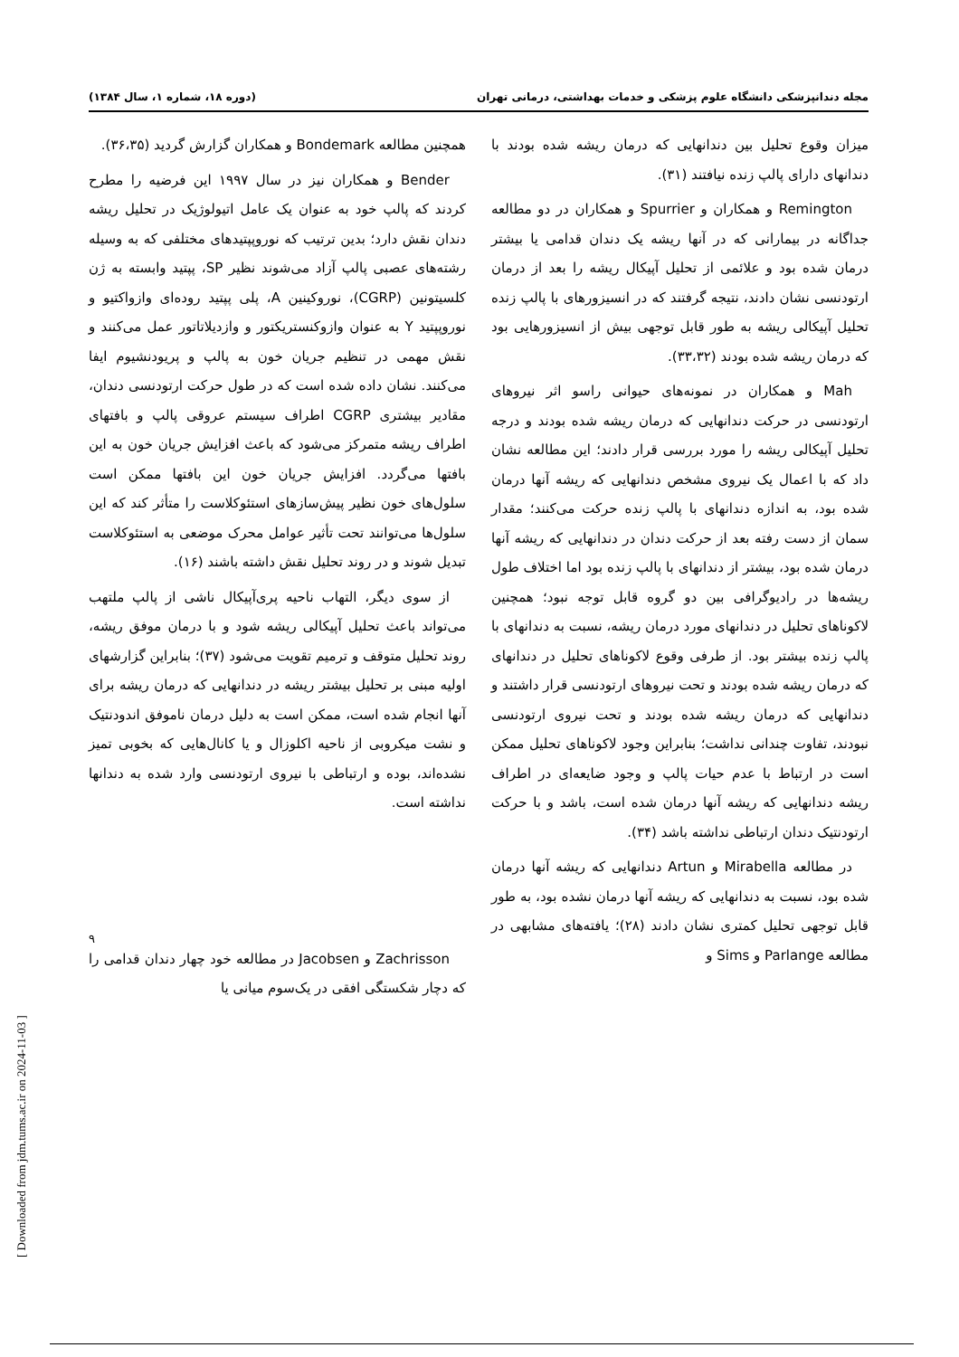مجله دندانپزشکی دانشگاه علوم پزشکی و خدمات بهداشتی، درمانی تهران (دوره ۱۸، شماره ۱، سال ۱۳۸۴)
میزان وقوع تحلیل بین دندانهایی که درمان ریشه شده بودند با دندانهای دارای پالپ زنده نیافتند (۳۱).
Remington و همکاران و Spurrier و همکاران در دو مطالعه جداگانه در بیمارانی که در آنها ریشه یک دندان قدامی یا بیشتر درمان شده بود و علائمی از تحلیل آپیکال ریشه را بعد از درمان ارتودنسی نشان دادند، نتیجه گرفتند که در انسیزورهای با پالپ زنده تحلیل آپیکالی ریشه به طور قابل توجهی بیش از انسیزورهایی بود که درمان ریشه شده بودند (۳۳،۳۲).
Mah و همکاران در نمونه‌های حیوانی راسو اثر نیروهای ارتودنسی در حرکت دندانهایی که درمان ریشه شده بودند و درجه تحلیل آپیکالی ریشه را مورد بررسی قرار دادند؛ این مطالعه نشان داد که با اعمال یک نیروی مشخص دندانهایی که ریشه آنها درمان شده بود، به اندازه دندانهای با پالپ زنده حرکت می‌کنند؛ مقدار سمان از دست رفته بعد از حرکت دندان در دندانهایی که ریشه آنها درمان شده بود، بیشتر از دندانهای با پالپ زنده بود اما اختلاف طول ریشه‌ها در رادیوگرافی بین دو گروه قابل توجه نبود؛ همچنین لاکوناهای تحلیل در دندانهای مورد درمان ریشه، نسبت به دندانهای با پالپ زنده بیشتر بود. از طرفی وقوع لاکوناهای تحلیل در دندانهای که درمان ریشه شده بودند و تحت نیروهای ارتودنسی قرار داشتند و دندانهایی که درمان ریشه شده بودند و تحت نیروی ارتودنسی نبودند، تفاوت چندانی نداشت؛ بنابراین وجود لاکوناهای تحلیل ممکن است در ارتباط با عدم حیات پالپ و وجود ضایعه‌ای در اطراف ریشه دندانهایی که ریشه آنها درمان شده است، باشد و با حرکت ارتودنتیک دندان ارتباطی نداشته باشد (۳۴).
در مطالعه Mirabella و Artun دندانهایی که ریشه آنها درمان شده بود، نسبت به دندانهایی که ریشه آنها درمان نشده بود، به طور قابل توجهی تحلیل کمتری نشان دادند (۲۸)؛ یافته‌های مشابهی در مطالعه Parlange و Sims و
همچنین مطالعه Bondemark و همکاران گزارش گردید (۳۶،۳۵).
Bender و همکاران نیز در سال ۱۹۹۷ این فرضیه را مطرح کردند که پالپ خود به عنوان یک عامل اتیولوژیک در تحلیل ریشه دندان نقش دارد؛ بدین ترتیب که نوروپپتیدهای مختلفی که به وسیله رشته‌های عصبی پالپ آزاد می‌شوند نظیر SP، پپتید وابسته به ژن کلسیتونین (CGRP)، نوروکینین A، پلی پپتید روده‌ای وازواکتیو و نوروپپتید Y به عنوان وازوکنستریکتور و وازدیلاتاتور عمل می‌کنند و نقش مهمی در تنظیم جریان خون به پالپ و پریودنشیوم ایفا می‌کنند. نشان داده شده است که در طول حرکت ارتودنسی دندان، مقادیر بیشتری CGRP اطراف سیستم عروقی پالپ و بافتهای اطراف ریشه متمرکز می‌شود که باعث افزایش جریان خون به این بافتها می‌گردد. افزایش جریان خون این بافتها ممکن است سلول‌های خون نظیر پیش‌سازهای استئوکلاست را متأثر کند که این سلول‌ها می‌توانند تحت تأثیر عوامل محرک موضعی به استئوکلاست تبدیل شوند و در روند تحلیل نقش داشته باشند (۱۶).
از سوی دیگر، التهاب ناحیه پری‌آپیکال ناشی از پالپ ملتهب می‌تواند باعث تحلیل آپیکالی ریشه شود و با درمان موفق ریشه، روند تحلیل متوقف و ترمیم تقویت می‌شود (۳۷)؛ بنابراین گزارشهای اولیه مبنی بر تحلیل بیشتر ریشه در دندانهایی که درمان ریشه برای آنها انجام شده است، ممکن است به دلیل درمان ناموفق اندودنتیک و نشت میکروبی از ناحیه اکلوزال و یا کانال‌هایی که بخوبی تمیز نشده‌اند، بوده و ارتباطی با نیروی ارتودنسی وارد شده به دندانها نداشته است.
Zachrisson و Jacobsen در مطالعه خود چهار دندان قدامی را که دچار شکستگی افقی در یک‌سوم میانی یا
۹
[ Downloaded from jdm.tums.ac.ir on 2024-11-03 ]